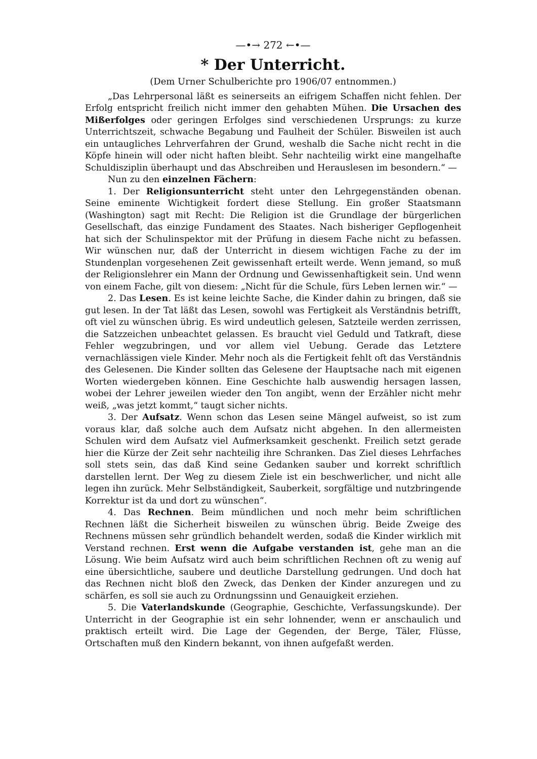—•→ 272 ←•—
* Der Unterricht.
(Dem Urner Schulberichte pro 1906/07 entnommen.)
„Das Lehrpersonal läßt es seinerseits an eifrigem Schaffen nicht fehlen. Der Erfolg entspricht freilich nicht immer den gehabten Mühen. Die Ursachen des Mißerfolges oder geringen Erfolges sind verschiedenen Ursprungs: zu kurze Unterrichtszeit, schwache Begabung und Faulheit der Schüler. Bisweilen ist auch ein untaugliches Lehrverfahren der Grund, weshalb die Sache nicht recht in die Köpfe hinein will oder nicht haften bleibt. Sehr nachteilig wirkt eine mangelhafte Schuldisziplin überhaupt und das Abschreiben und Herauslesen im besondern.“ —
Nun zu den einzelnen Fächern:
1. Der Religionsunterricht steht unter den Lehrgegenständen obenan. Seine eminente Wichtigkeit fordert diese Stellung. Ein großer Staatsmann (Washington) sagt mit Recht: Die Religion ist die Grundlage der bürgerlichen Gesellschaft, das einzige Fundament des Staates. Nach bisheriger Gepflogenheit hat sich der Schulinspektor mit der Prüfung in diesem Fache nicht zu befassen. Wir wünschen nur, daß der Unterricht in diesem wichtigen Fache zu der im Stundenplan vorgesehenen Zeit gewissenhaft erteilt werde. Wenn jemand, so muß der Religionslehrer ein Mann der Ordnung und Gewissenhaftigkeit sein. Und wenn von einem Fache, gilt von diesem: „Nicht für die Schule, fürs Leben lernen wir.“ —
2. Das Lesen. Es ist keine leichte Sache, die Kinder dahin zu bringen, daß sie gut lesen. In der Tat läßt das Lesen, sowohl was Fertigkeit als Verständnis betrifft, oft viel zu wünschen übrig. Es wird undeutlich gelesen, Satzteile werden zerrissen, die Satzzeichen unbeachtet gelassen. Es braucht viel Geduld und Tatkraft, diese Fehler wegzubringen, und vor allem viel Uebung. Gerade das Letztere vernachlässigen viele Kinder. Mehr noch als die Fertigkeit fehlt oft das Verständnis des Gelesenen. Die Kinder sollten das Gelesene der Hauptsache nach mit eigenen Worten wiedergeben können. Eine Geschichte halb auswendig hersagen lassen, wobei der Lehrer jeweilen wieder den Ton angibt, wenn der Erzähler nicht mehr weiß, „was jetzt kommt,“ taugt sicher nichts.
3. Der Aufsatz. Wenn schon das Lesen seine Mängel aufweist, so ist zum voraus klar, daß solche auch dem Aufsatz nicht abgehen. In den allermeisten Schulen wird dem Aufsatz viel Aufmerksamkeit geschenkt. Freilich setzt gerade hier die Kürze der Zeit sehr nachteilig ihre Schranken. Das Ziel dieses Lehrfaches soll stets sein, das daß Kind seine Gedanken sauber und korrekt schriftlich darstellen lernt. Der Weg zu diesem Ziele ist ein beschwerlicher, und nicht alle legen ihn zurück. Mehr Selbständigkeit, Sauberkeit, sorgfältige und nutzbringende Korrektur ist da und dort zu wünschen“.
4. Das Rechnen. Beim mündlichen und noch mehr beim schriftlichen Rechnen läßt die Sicherheit bisweilen zu wünschen übrig. Beide Zweige des Rechnens müssen sehr gründlich behandelt werden, sodaß die Kinder wirklich mit Verstand rechnen. Erst wenn die Aufgabe verstanden ist, gehe man an die Lösung. Wie beim Aufsatz wird auch beim schriftlichen Rechnen oft zu wenig auf eine übersichtliche, saubere und deutliche Darstellung gedrungen. Und doch hat das Rechnen nicht bloß den Zweck, das Denken der Kinder anzuregen und zu schärfen, es soll sie auch zu Ordnungssinn und Genauigkeit erziehen.
5. Die Vaterlandskunde (Geographie, Geschichte, Verfassungskunde). Der Unterricht in der Geographie ist ein sehr lohnender, wenn er anschaulich und praktisch erteilt wird. Die Lage der Gegenden, der Berge, Täler, Flüsse, Ortschaften muß den Kindern bekannt, von ihnen aufgefaßt werden.